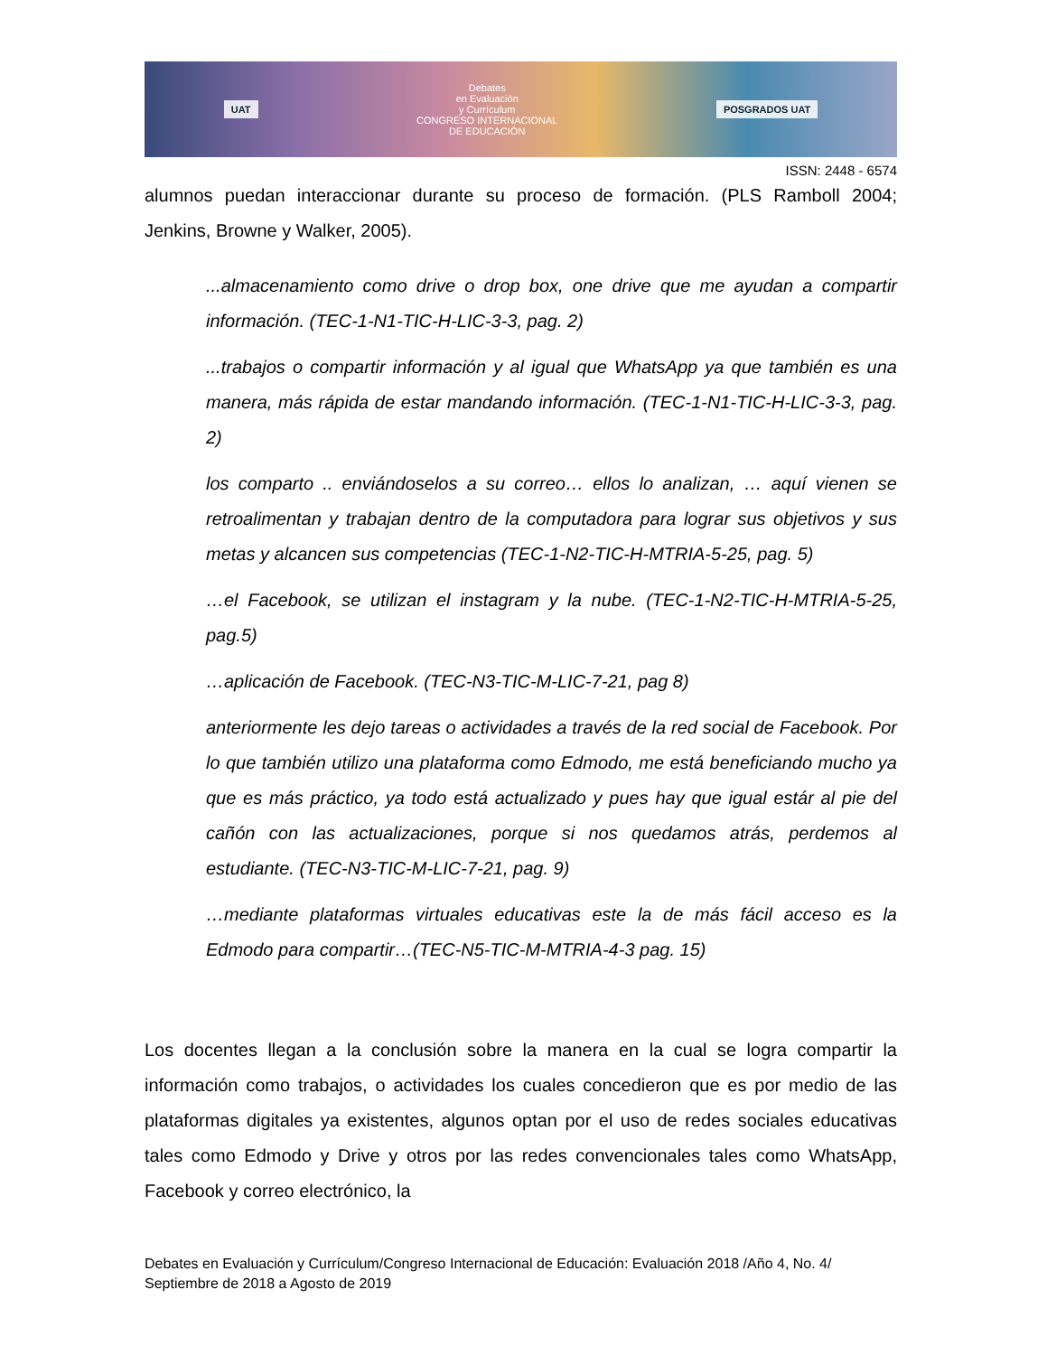UAT Debates
en Evaluación
y Currículum
CONGRESO INTERNACIONAL
DE EDUCACIÓN POSGRADOS UAT
ISSN: 2448 - 6574
alumnos puedan interaccionar durante su proceso de formación. (PLS Ramboll 2004; Jenkins, Browne y Walker, 2005).
...almacenamiento como drive o drop box, one drive que me ayudan a compartir información. (TEC-1-N1-TIC-H-LIC-3-3, pag. 2)
...trabajos o compartir información y al igual que WhatsApp ya que también es una manera, más rápida de estar mandando información. (TEC-1-N1-TIC-H-LIC-3-3, pag. 2)
los comparto .. enviándoselos a su correo… ellos lo analizan, … aquí vienen se retroalimentan y trabajan dentro de la computadora para lograr sus objetivos y sus metas y alcancen sus competencias (TEC-1-N2-TIC-H-MTRIA-5-25, pag. 5)
…el Facebook, se utilizan el instagram y la nube. (TEC-1-N2-TIC-H-MTRIA-5-25, pag.5)
…aplicación de Facebook. (TEC-N3-TIC-M-LIC-7-21, pag 8)
anteriormente les dejo tareas o actividades a través de la red social de Facebook. Por lo que también utilizo una plataforma como Edmodo, me está beneficiando mucho ya que es más práctico, ya todo está actualizado y pues hay que igual estár al pie del cañón con las actualizaciones, porque si nos quedamos atrás, perdemos al estudiante. (TEC-N3-TIC-M-LIC-7-21, pag. 9)
…mediante plataformas virtuales educativas este la de más fácil acceso es la Edmodo para compartir…(TEC-N5-TIC-M-MTRIA-4-3 pag. 15)
Los docentes llegan a la conclusión sobre la manera en la cual se logra compartir la información como trabajos, o actividades los cuales concedieron que es por medio de las plataformas digitales ya existentes, algunos optan por el uso de redes sociales educativas tales como Edmodo y Drive y otros por las redes convencionales tales como WhatsApp, Facebook y correo electrónico, la
Debates en Evaluación y Currículum/Congreso Internacional de Educación: Evaluación 2018 /Año 4, No. 4/ Septiembre de 2018 a Agosto de 2019